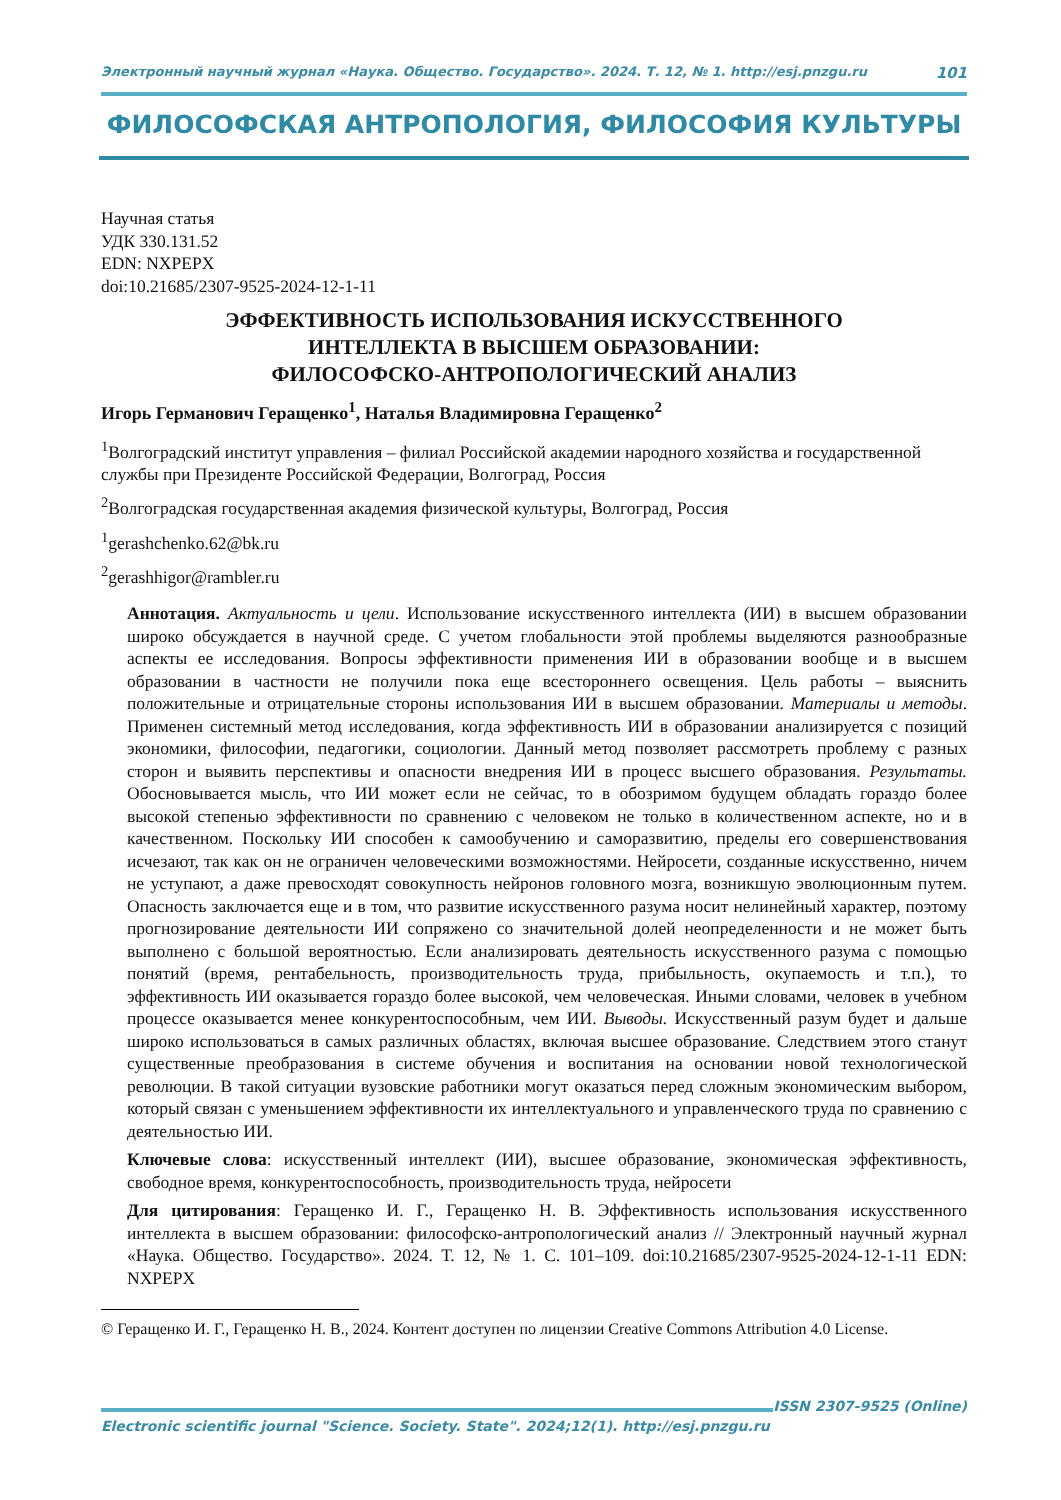Электронный научный журнал «Наука. Общество. Государство». 2024. Т. 12, № 1. http://esj.pnzgu.ru 101
ФИЛОСОФСКАЯ АНТРОПОЛОГИЯ, ФИЛОСОФИЯ КУЛЬТУРЫ
Научная статья
УДК 330.131.52
EDN: NXPEPX
doi:10.21685/2307-9525-2024-12-1-11
ЭФФЕКТИВНОСТЬ ИСПОЛЬЗОВАНИЯ ИСКУССТВЕННОГО
ИНТЕЛЛЕКТА В ВЫСШЕМ ОБРАЗОВАНИИ:
ФИЛОСОФСКО-АНТРОПОЛОГИЧЕСКИЙ АНАЛИЗ
Игорь Германович Геращенко<sup>1</sup>, Наталья Владимировна Геращенко<sup>2</sup>
<sup>1</sup> Волгоградский институт управления – филиал Российской академии народного хозяйства и государственной службы при Президенте Российской Федерации, Волгоград, Россия
<sup>2</sup> Волгоградская государственная академия физической культуры, Волгоград, Россия
<sup>1</sup> gerashchenko.62@bk.ru
<sup>2</sup> gerashhigor@rambler.ru
Аннотация. Актуальность и цели. Использование искусственного интеллекта (ИИ) в высшем образовании широко обсуждается в научной среде. С учетом глобальности этой проблемы выделяются разнообразные аспекты ее исследования. Вопросы эффективности применения ИИ в образовании вообще и в высшем образовании в частности не получили пока еще всестороннего освещения. Цель работы – выяснить положительные и отрицательные стороны использования ИИ в высшем образовании. Материалы и методы. Применен системный метод исследования, когда эффективность ИИ в образовании анализируется с позиций экономики, философии, педагогики, социологии. Данный метод позволяет рассмотреть проблему с разных сторон и выявить перспективы и опасности внедрения ИИ в процесс высшего образования. Результаты. Обосновывается мысль, что ИИ может если не сейчас, то в обозримом будущем обладать гораздо более высокой степенью эффективности по сравнению с человеком не только в количественном аспекте, но и в качественном. Поскольку ИИ способен к самообучению и саморазвитию, пределы его совершенствования исчезают, так как он не ограничен человеческими возможностями. Нейросети, созданные искусственно, ничем не уступают, а даже превосходят совокупность нейронов головного мозга, возникшую эволюционным путем. Опасность заключается еще и в том, что развитие искусственного разума носит нелинейный характер, поэтому прогнозирование деятельности ИИ сопряжено со значительной долей неопределенности и не может быть выполнено с большой вероятностью. Если анализировать деятельность искусственного разума с помощью понятий (время, рентабельность, производительность труда, прибыльность, окупаемость и т.п.), то эффективность ИИ оказывается гораздо более высокой, чем человеческая. Иными словами, человек в учебном процессе оказывается менее конкурентоспособным, чем ИИ. Выводы. Искусственный разум будет и дальше широко использоваться в самых различных областях, включая высшее образование. Следствием этого станут существенные преобразования в системе обучения и воспитания на основании новой технологической революции. В такой ситуации вузовские работники могут оказаться перед сложным экономическим выбором, который связан с уменьшением эффективности их интеллектуального и управленческого труда по сравнению с деятельностью ИИ.
Ключевые слова: искусственный интеллект (ИИ), высшее образование, экономическая эффективность, свободное время, конкурентоспособность, производительность труда, нейросети
Для цитирования: Геращенко И. Г., Геращенко Н. В. Эффективность использования искусственного интеллекта в высшем образовании: философско-антропологический анализ // Электронный научный журнал «Наука. Общество. Государство». 2024. Т. 12, № 1. С. 101–109. doi:10.21685/2307-9525-2024-12-1-11 EDN: NXPEPX
© Геращенко И. Г., Геращенко Н. В., 2024. Контент доступен по лицензии Creative Commons Attribution 4.0 License.
ISSN 2307-9525 (Online)
Electronic scientific journal "Science. Society. State". 2024;12(1). http://esj.pnzgu.ru